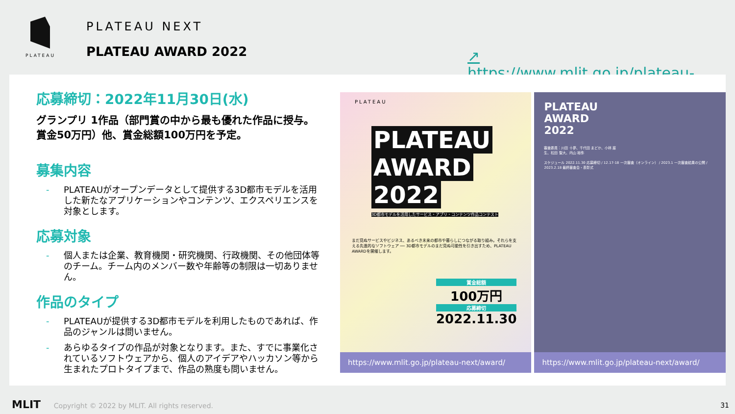PLATEAU
PLATEAU NEXT
PLATEAU AWARD 2022
↗ https://www.mlit.go.jp/plateau-next/award/
応募締切：2022年11月30日(水)
グランプリ 1作品（部門賞の中から最も優れた作品に授与。賞金50万円）他、賞金総額100万円を予定。
募集内容
- PLATEAUがオープンデータとして提供する3D都市モデルを活用した新たなアプリケーションやコンテンツ、エクスペリエンスを対象とします。
応募対象
- 個人または企業、教育機関・研究機関、行政機関、その他団体等のチーム。チーム内のメンバー数や年齢等の制限は一切ありません。
作品のタイプ
- PLATEAUが提供する3D都市モデルを利用したものであれば、作品のジャンルは問いません。
- あらゆるタイプの作品が対象となります。また、すでに事業化されているソフトウェアから、個人のアイデアやハッカソン等から生まれたプロトタイプまで、作品の熟度も問いません。
PLATEAU
PLATEAU
AWARD
2022
3D都市モデルを活用したサービス・アプリ・コンテンツ作品コンテスト
まだ見ぬサービスやビジネス、あるべき未来の都市や暮らしにつながる取り組み。それらを支える先進的なソフトウェア ── 3D都市モデルのまだ見ぬ可能性を引き出すため、PLATEAU AWARDを開催します。
賞金総額
100万円
応募締切
2022.11.30
https://www.mlit.go.jp/plateau-next/award/
PLATEAU
AWARD
2022
審査委員：川田 十夢、千代田 まどか、小林 巖生、松田 聖大、内山 裕弥
スケジュール 2022.11.30 応募締切 / 12.17-18 一次審査（オンライン） / 2023.1 一次審査結果の公開 / 2023.2.18 最終審査会・表彰式
https://www.mlit.go.jp/plateau-next/award/
MLIT Copyright © 2022 by MLIT. All rights reserved.
31